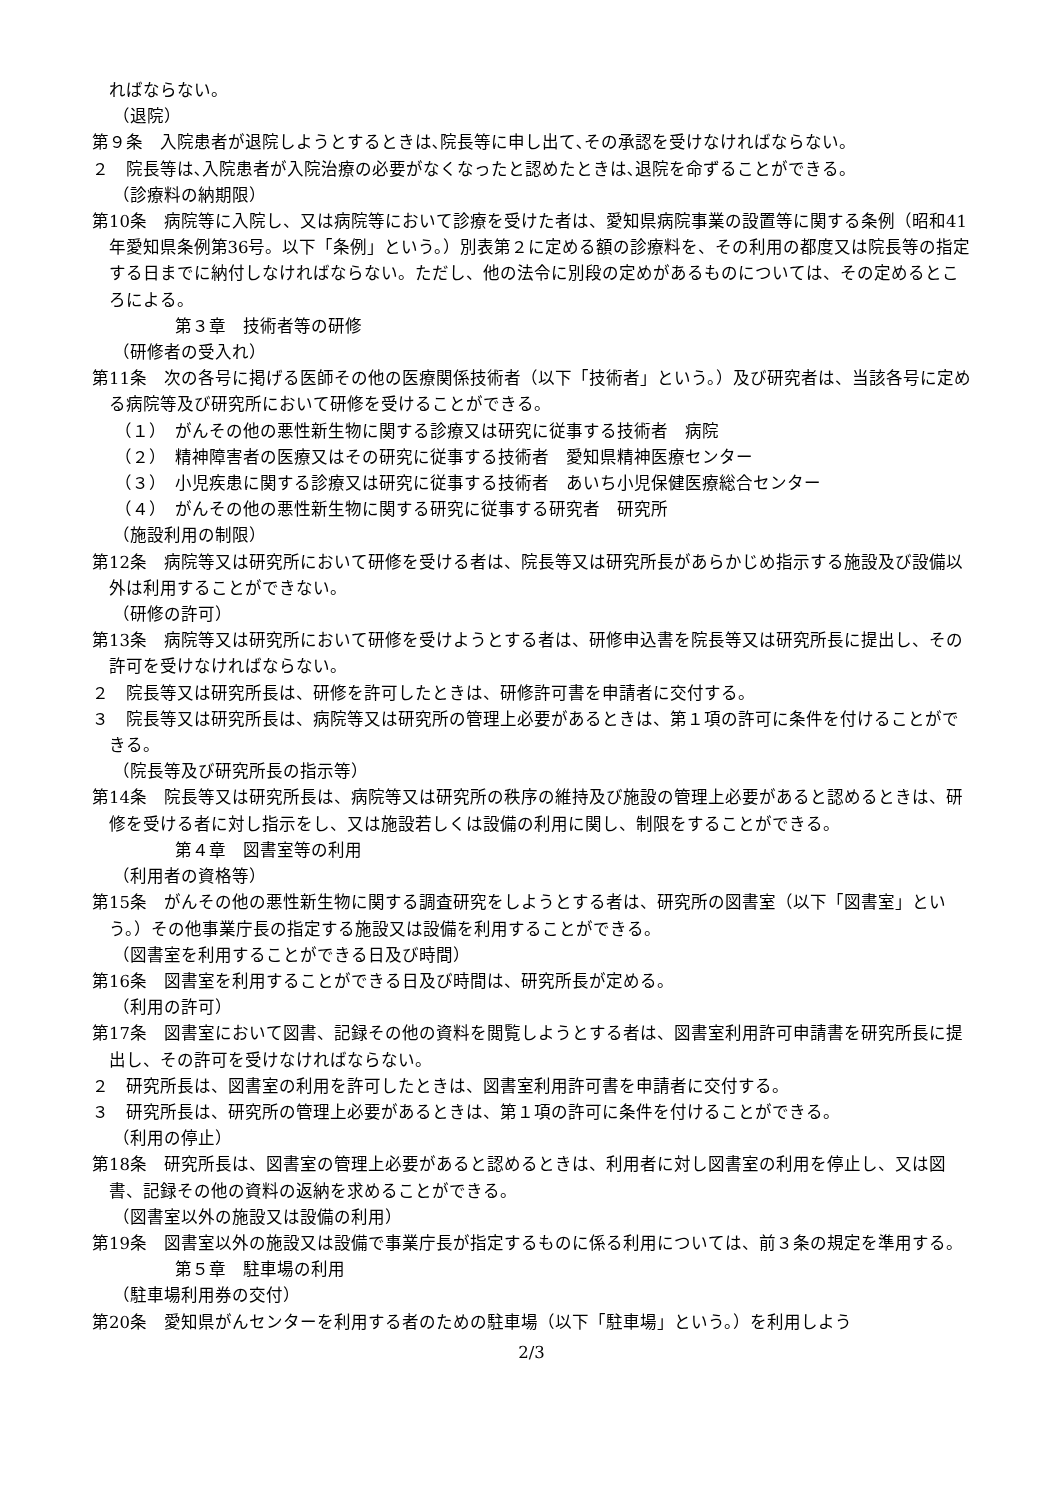ればならない。
（退院）
第９条　入院患者が退院しようとするときは､院長等に申し出て､その承認を受けなければならない。
２　院長等は､入院患者が入院治療の必要がなくなったと認めたときは､退院を命ずることができる。
（診療料の納期限）
第10条　病院等に入院し、又は病院等において診療を受けた者は、愛知県病院事業の設置等に関する条例（昭和41年愛知県条例第36号。以下「条例」という。）別表第２に定める額の診療料を、その利用の都度又は院長等の指定する日までに納付しなければならない。ただし、他の法令に別段の定めがあるものについては、その定めるところによる。
第３章　技術者等の研修
（研修者の受入れ）
第11条　次の各号に掲げる医師その他の医療関係技術者（以下「技術者」という。）及び研究者は、当該各号に定める病院等及び研究所において研修を受けることができる。
（１）　がんその他の悪性新生物に関する診療又は研究に従事する技術者　病院
（２）　精神障害者の医療又はその研究に従事する技術者　愛知県精神医療センター
（３）　小児疾患に関する診療又は研究に従事する技術者　あいち小児保健医療総合センター
（４）　がんその他の悪性新生物に関する研究に従事する研究者　研究所
（施設利用の制限）
第12条　病院等又は研究所において研修を受ける者は、院長等又は研究所長があらかじめ指示する施設及び設備以外は利用することができない。
（研修の許可）
第13条　病院等又は研究所において研修を受けようとする者は、研修申込書を院長等又は研究所長に提出し、その許可を受けなければならない。
２　院長等又は研究所長は、研修を許可したときは、研修許可書を申請者に交付する。
３　院長等又は研究所長は、病院等又は研究所の管理上必要があるときは、第１項の許可に条件を付けることができる。
（院長等及び研究所長の指示等）
第14条　院長等又は研究所長は、病院等又は研究所の秩序の維持及び施設の管理上必要があると認めるときは、研修を受ける者に対し指示をし、又は施設若しくは設備の利用に関し、制限をすることができる。
第４章　図書室等の利用
（利用者の資格等）
第15条　がんその他の悪性新生物に関する調査研究をしようとする者は、研究所の図書室（以下「図書室」という。）その他事業庁長の指定する施設又は設備を利用することができる。
（図書室を利用することができる日及び時間）
第16条　図書室を利用することができる日及び時間は、研究所長が定める。
（利用の許可）
第17条　図書室において図書、記録その他の資料を閲覧しようとする者は、図書室利用許可申請書を研究所長に提出し、その許可を受けなければならない。
２　研究所長は、図書室の利用を許可したときは、図書室利用許可書を申請者に交付する。
３　研究所長は、研究所の管理上必要があるときは、第１項の許可に条件を付けることができる。
（利用の停止）
第18条　研究所長は、図書室の管理上必要があると認めるときは、利用者に対し図書室の利用を停止し、又は図書、記録その他の資料の返納を求めることができる。
（図書室以外の施設又は設備の利用）
第19条　図書室以外の施設又は設備で事業庁長が指定するものに係る利用については、前３条の規定を準用する。
第５章　駐車場の利用
（駐車場利用券の交付）
第20条　愛知県がんセンターを利用する者のための駐車場（以下「駐車場」という。）を利用しよう
2/3